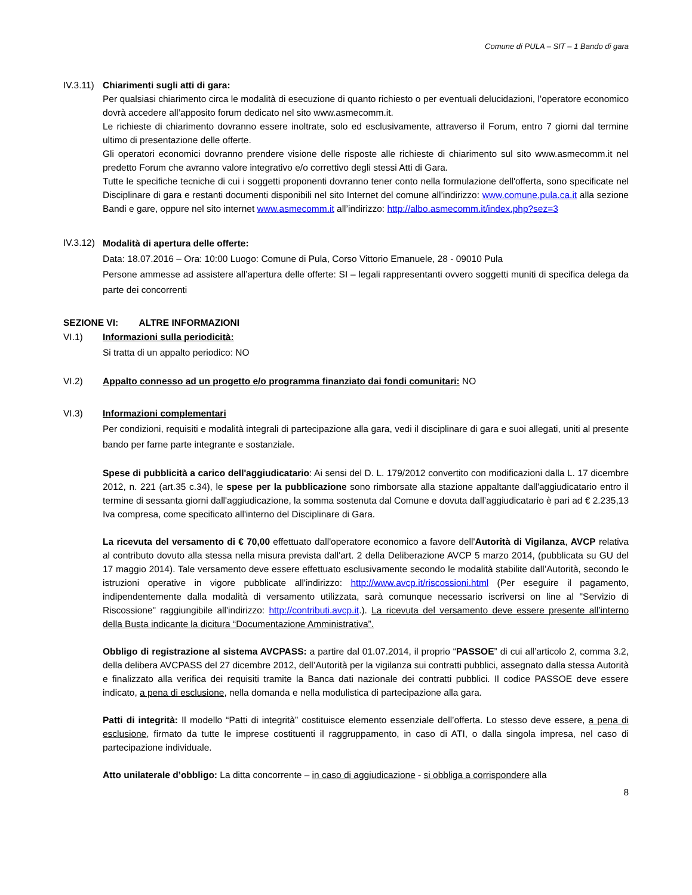Comune di PULA – SIT – 1 Bando di gara
IV.3.11)
Chiarimenti sugli atti di gara:
Per qualsiasi chiarimento circa le modalità di esecuzione di quanto richiesto o per eventuali delucidazioni, l’operatore economico dovrà accedere all’apposito forum dedicato nel sito www.asmecomm.it.
Le richieste di chiarimento dovranno essere inoltrate, solo ed esclusivamente, attraverso il Forum, entro 7 giorni dal termine ultimo di presentazione delle offerte.
Gli operatori economici dovranno prendere visione delle risposte alle richieste di chiarimento sul sito www.asmecomm.it nel predetto Forum che avranno valore integrativo e/o correttivo degli stessi Atti di Gara.
Tutte le specifiche tecniche di cui i soggetti proponenti dovranno tener conto nella formulazione dell'offerta, sono specificate nel Disciplinare di gara e restanti documenti disponibili nel sito Internet del comune all’indirizzo: www.comune.pula.ca.it alla sezione Bandi e gare, oppure nel sito internet www.asmecomm.it all’indirizzo: http://albo.asmecomm.it/index.php?sez=3
IV.3.12)
Modalità di apertura delle offerte:
Data: 18.07.2016 – Ora: 10:00 Luogo: Comune di Pula, Corso Vittorio Emanuele, 28 - 09010 Pula
Persone ammesse ad assistere all’apertura delle offerte: SI – legali rappresentanti ovvero soggetti muniti di specifica delega da parte dei concorrenti
SEZIONE VI: ALTRE INFORMAZIONI
VI.1) Informazioni sulla periodicità:
Si tratta di un appalto periodico: NO
VI.2) Appalto connesso ad un progetto e/o programma finanziato dai fondi comunitari: NO
VI.3) Informazioni complementari
Per condizioni, requisiti e modalità integrali di partecipazione alla gara, vedi il disciplinare di gara e suoi allegati, uniti al presente bando per farne parte integrante e sostanziale.
Spese di pubblicità a carico dell'aggiudicatario: Ai sensi del D. L. 179/2012 convertito con modificazioni dalla L. 17 dicembre 2012, n. 221 (art.35 c.34), le spese per la pubblicazione sono rimborsate alla stazione appaltante dall'aggiudicatario entro il termine di sessanta giorni dall'aggiudicazione, la somma sostenuta dal Comune e dovuta dall’aggiudicatario è pari ad € 2.235,13 Iva compresa, come specificato all'interno del Disciplinare di Gara.
La ricevuta del versamento di € 70,00 effettuato dall'operatore economico a favore dell'Autorità di Vigilanza, AVCP relativa al contributo dovuto alla stessa nella misura prevista dall'art. 2 della Deliberazione AVCP 5 marzo 2014, (pubblicata su GU del 17 maggio 2014). Tale versamento deve essere effettuato esclusivamente secondo le modalità stabilite dall’Autorità, secondo le istruzioni operative in vigore pubblicate all'indirizzo: http://www.avcp.it/riscossioni.html (Per eseguire il pagamento, indipendentemente dalla modalità di versamento utilizzata, sarà comunque necessario iscriversi on line al "Servizio di Riscossione" raggiungibile all'indirizzo: http://contributi.avcp.it.). La ricevuta del versamento deve essere presente all’interno della Busta indicante la dicitura “Documentazione Amministrativa”.
Obbligo di registrazione al sistema AVCPASS: a partire dal 01.07.2014, il proprio “PASSOE” di cui all’articolo 2, comma 3.2, della delibera AVCPASS del 27 dicembre 2012, dell’Autorità per la vigilanza sui contratti pubblici, assegnato dalla stessa Autorità e finalizzato alla verifica dei requisiti tramite la Banca dati nazionale dei contratti pubblici. Il codice PASSOE deve essere indicato, a pena di esclusione, nella domanda e nella modulistica di partecipazione alla gara.
Patti di integrità: Il modello “Patti di integrità” costituisce elemento essenziale dell’offerta. Lo stesso deve essere, a pena di esclusione, firmato da tutte le imprese costituenti il raggruppamento, in caso di ATI, o dalla singola impresa, nel caso di partecipazione individuale.
Atto unilaterale d’obbligo: La ditta concorrente – in caso di aggiudicazione - si obbliga a corrispondere alla
8